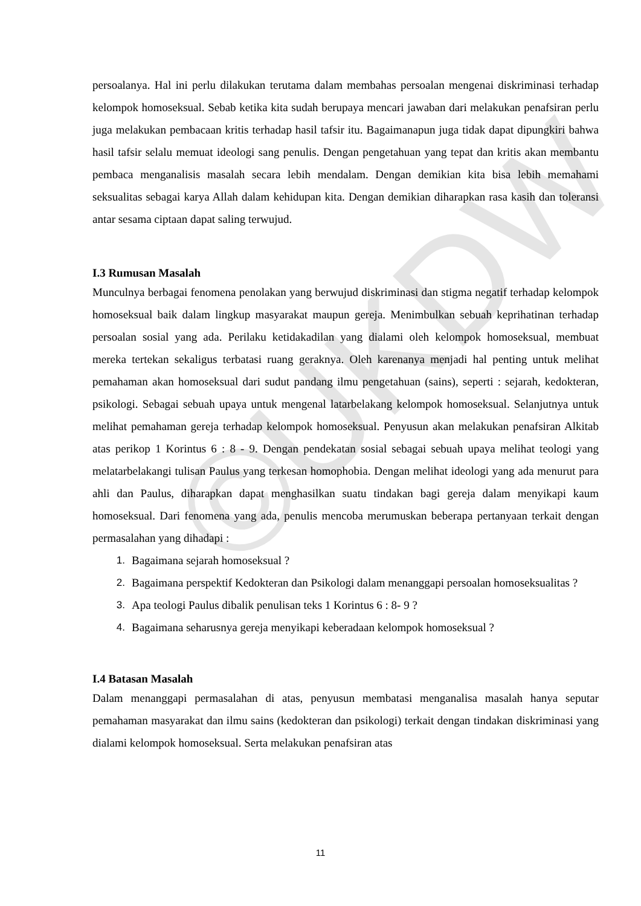©UKDW
persoalanya. Hal ini perlu dilakukan terutama dalam membahas persoalan mengenai diskriminasi terhadap kelompok homoseksual. Sebab ketika kita sudah berupaya mencari jawaban dari melakukan penafsiran perlu juga melakukan pembacaan kritis terhadap hasil tafsir itu. Bagaimanapun juga tidak dapat dipungkiri bahwa hasil tafsir selalu memuat ideologi sang penulis. Dengan pengetahuan yang tepat dan kritis akan membantu pembaca menganalisis masalah secara lebih mendalam. Dengan demikian kita bisa lebih memahami seksualitas sebagai karya Allah dalam kehidupan kita. Dengan demikian diharapkan rasa kasih dan toleransi antar sesama ciptaan dapat saling terwujud.
I.3 Rumusan Masalah
Munculnya berbagai fenomena penolakan yang berwujud diskriminasi dan stigma negatif terhadap kelompok homoseksual baik dalam lingkup masyarakat maupun gereja. Menimbulkan sebuah keprihatinan terhadap persoalan sosial yang ada. Perilaku ketidakadilan yang dialami oleh kelompok homoseksual, membuat mereka tertekan sekaligus terbatasi ruang geraknya. Oleh karenanya menjadi hal penting untuk melihat pemahaman akan homoseksual dari sudut pandang ilmu pengetahuan (sains), seperti : sejarah, kedokteran, psikologi. Sebagai sebuah upaya untuk mengenal latarbelakang kelompok homoseksual. Selanjutnya untuk melihat pemahaman gereja terhadap kelompok homoseksual. Penyusun akan melakukan penafsiran Alkitab atas perikop 1 Korintus 6 : 8 - 9. Dengan pendekatan sosial sebagai sebuah upaya melihat teologi yang melatarbelakangi tulisan Paulus yang terkesan homophobia. Dengan melihat ideologi yang ada menurut para ahli dan Paulus, diharapkan dapat menghasilkan suatu tindakan bagi gereja dalam menyikapi kaum homoseksual. Dari fenomena yang ada, penulis mencoba merumuskan beberapa pertanyaan terkait dengan permasalahan yang dihadapi :
1. Bagaimana sejarah homoseksual ?
2. Bagaimana perspektif Kedokteran dan Psikologi dalam menanggapi persoalan homoseksualitas ?
3. Apa teologi Paulus dibalik penulisan teks 1 Korintus 6 : 8- 9 ?
4. Bagaimana seharusnya gereja menyikapi keberadaan kelompok homoseksual ?
I.4 Batasan Masalah
Dalam menanggapi permasalahan di atas, penyusun membatasi menganalisa masalah hanya seputar pemahaman masyarakat dan ilmu sains (kedokteran dan psikologi) terkait dengan tindakan diskriminasi yang dialami kelompok homoseksual. Serta melakukan penafsiran atas
11